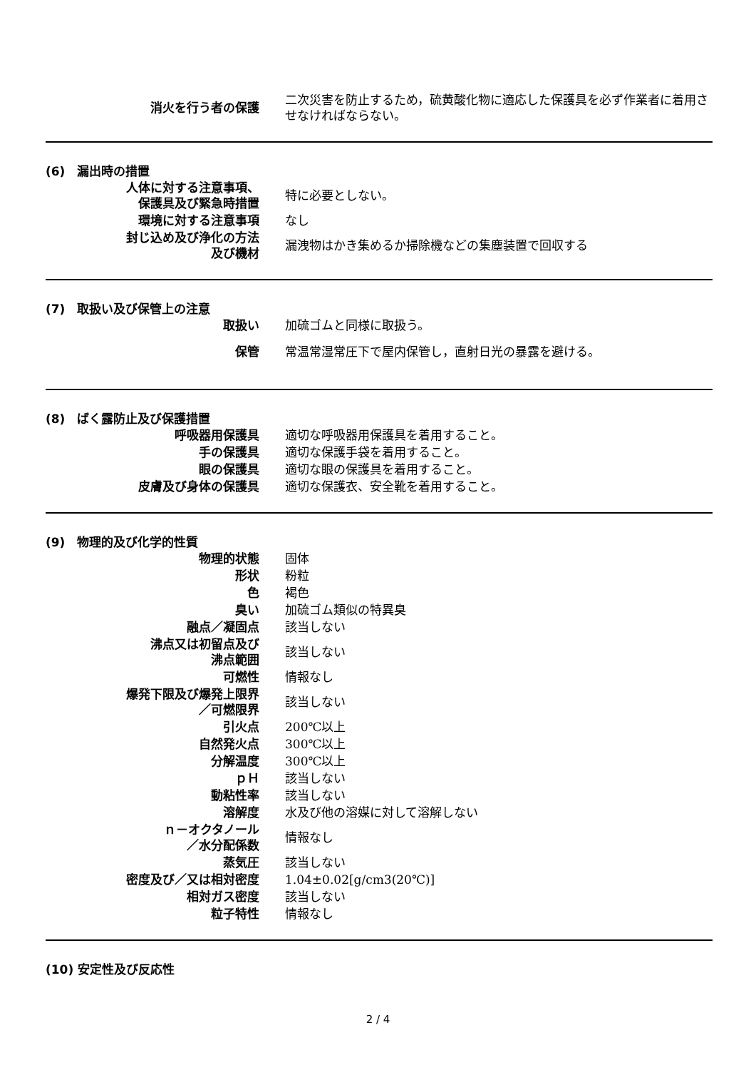| 消火を行う者の保護 | 二次災害を防止するため，硫黄酸化物に適応した保護具を必ず作業者に着用させなければならない。 |
(6)　漏出時の措置
| 人体に対する注意事項、 保護具及び緊急時措置 | 特に必要としない。 |
| 環境に対する注意事項 | なし |
| 封じ込め及び浄化の方法 及び機材 | 漏洩物はかき集めるか掃除機などの集塵装置で回収する |
(7)　取扱い及び保管上の注意
| 取扱い | 加硫ゴムと同様に取扱う。 |
| 保管 | 常温常湿常圧下で屋内保管し，直射日光の暴露を避ける。 |
(8)　ばく露防止及び保護措置
| 呼吸器用保護具 | 適切な呼吸器用保護具を着用すること。 |
| 手の保護具 | 適切な保護手袋を着用すること。 |
| 眼の保護具 | 適切な眼の保護具を着用すること。 |
| 皮膚及び身体の保護具 | 適切な保護衣、安全靴を着用すること。 |
(9)　物理的及び化学的性質
| 物理的状態 | 固体 |
| 形状 | 粉粒 |
| 色 | 褐色 |
| 臭い | 加硫ゴム類似の特異臭 |
| 融点／凝固点 | 該当しない |
| 沸点又は初留点及び 沸点範囲 | 該当しない |
| 可燃性 | 情報なし |
| 爆発下限及び爆発上限界 ／可燃限界 | 該当しない |
| 引火点 | 200℃以上 |
| 自然発火点 | 300℃以上 |
| 分解温度 | 300℃以上 |
| ｐＨ | 該当しない |
| 動粘性率 | 該当しない |
| 溶解度 | 水及び他の溶媒に対して溶解しない |
| ｎ－オクタノール ／水分配係数 | 情報なし |
| 蒸気圧 | 該当しない |
| 密度及び／又は相対密度 | 1.04±0.02[g/cm3(20℃)] |
| 相対ガス密度 | 該当しない |
| 粒子特性 | 情報なし |
(10) 安定性及び反応性
2 / 4